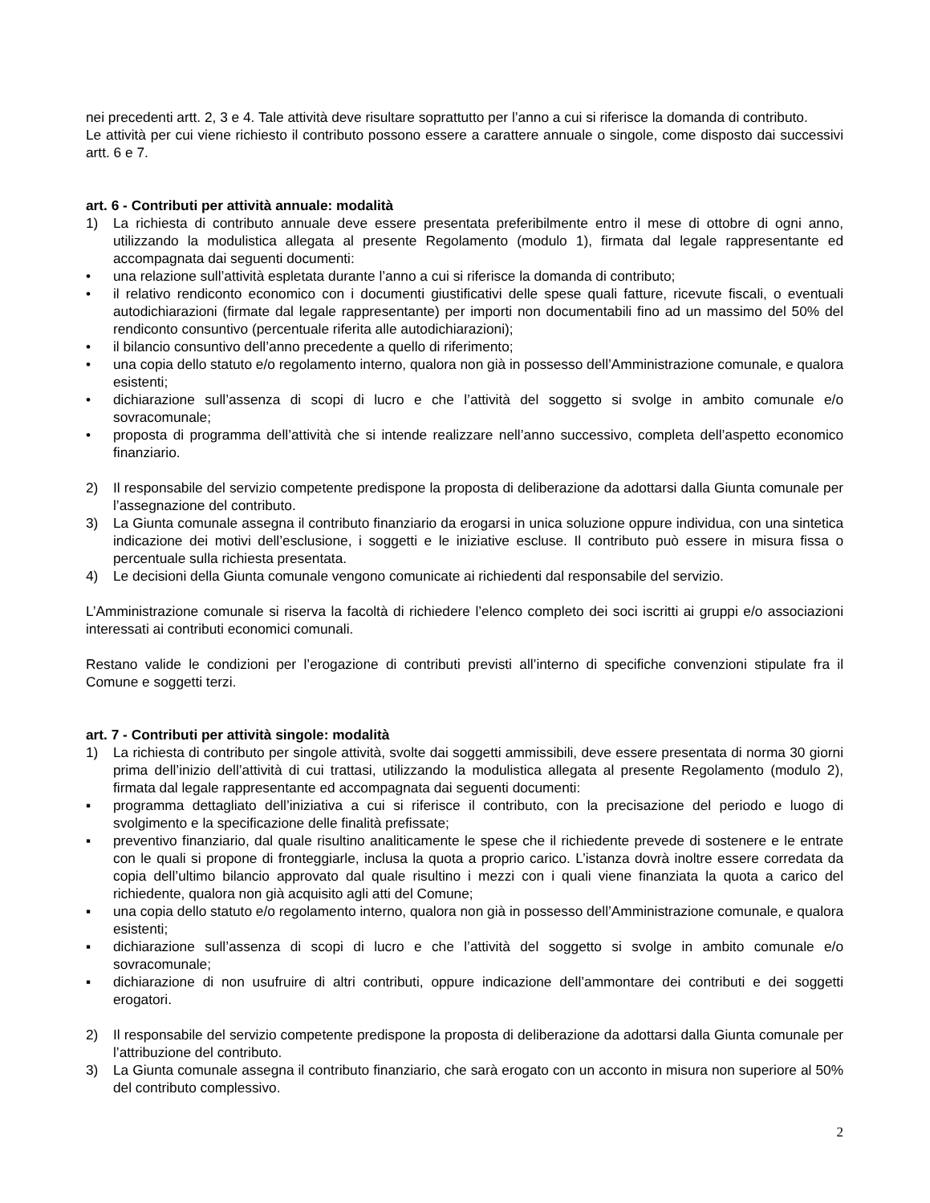nei precedenti artt. 2, 3 e 4. Tale attività deve risultare soprattutto per l’anno a cui si riferisce la domanda di contributo.
Le attività per cui viene richiesto il contributo possono essere a carattere annuale o singole, come disposto dai successivi artt. 6 e 7.
art. 6 - Contributi per attività annuale: modalità
1) La richiesta di contributo annuale deve essere presentata preferibilmente entro il mese di ottobre di ogni anno, utilizzando la modulistica allegata al presente Regolamento (modulo 1), firmata dal legale rappresentante ed accompagnata dai seguenti documenti:
• una relazione sull’attività espletata durante l’anno a cui si riferisce la domanda di contributo;
• il relativo rendiconto economico con i documenti giustificativi delle spese quali fatture, ricevute fiscali, o eventuali autodichiarazioni (firmate dal legale rappresentante) per importi non documentabili fino ad un massimo del 50% del rendiconto consuntivo (percentuale riferita alle autodichiarazioni);
• il bilancio consuntivo dell’anno precedente a quello di riferimento;
• una copia dello statuto e/o regolamento interno, qualora non già in possesso dell’Amministrazione comunale, e qualora esistenti;
• dichiarazione sull’assenza di scopi di lucro e che l’attività del soggetto si svolge in ambito comunale e/o sovracomunale;
• proposta di programma dell’attività che si intende realizzare nell’anno successivo, completa dell’aspetto economico finanziario.
2) Il responsabile del servizio competente predispone la proposta di deliberazione da adottarsi dalla Giunta comunale per l’assegnazione del contributo.
3) La Giunta comunale assegna il contributo finanziario da erogarsi in unica soluzione oppure individua, con una sintetica indicazione dei motivi dell’esclusione, i soggetti e le iniziative escluse. Il contributo può essere in misura fissa o percentuale sulla richiesta presentata.
4) Le decisioni della Giunta comunale vengono comunicate ai richiedenti dal responsabile del servizio.
L’Amministrazione comunale si riserva la facoltà di richiedere l’elenco completo dei soci iscritti ai gruppi e/o associazioni interessati ai contributi economici comunali.
Restano valide le condizioni per l’erogazione di contributi previsti all’interno di specifiche convenzioni stipulate fra il Comune e soggetti terzi.
art. 7 - Contributi per attività singole: modalità
1) La richiesta di contributo per singole attività, svolte dai soggetti ammissibili, deve essere presentata di norma 30 giorni prima dell’inizio dell’attività di cui trattasi, utilizzando la modulistica allegata al presente Regolamento (modulo 2), firmata dal legale rappresentante ed accompagnata dai seguenti documenti:
▪ programma dettagliato dell’iniziativa a cui si riferisce il contributo, con la precisazione del periodo e luogo di svolgimento e la specificazione delle finalità prefissate;
▪ preventivo finanziario, dal quale risultino analiticamente le spese che il richiedente prevede di sostenere e le entrate con le quali si propone di fronteggiarle, inclusa la quota a proprio carico. L’istanza dovrà inoltre essere corredata da copia dell’ultimo bilancio approvato dal quale risultino i mezzi con i quali viene finanziata la quota a carico del richiedente, qualora non già acquisito agli atti del Comune;
▪ una copia dello statuto e/o regolamento interno, qualora non già in possesso dell’Amministrazione comunale, e qualora esistenti;
▪ dichiarazione sull’assenza di scopi di lucro e che l’attività del soggetto si svolge in ambito comunale e/o sovracomunale;
▪ dichiarazione di non usufruire di altri contributi, oppure indicazione dell’ammontare dei contributi e dei soggetti erogatori.
2) Il responsabile del servizio competente predispone la proposta di deliberazione da adottarsi dalla Giunta comunale per l’attribuzione del contributo.
3) La Giunta comunale assegna il contributo finanziario, che sarà erogato con un acconto in misura non superiore al 50% del contributo complessivo.
2